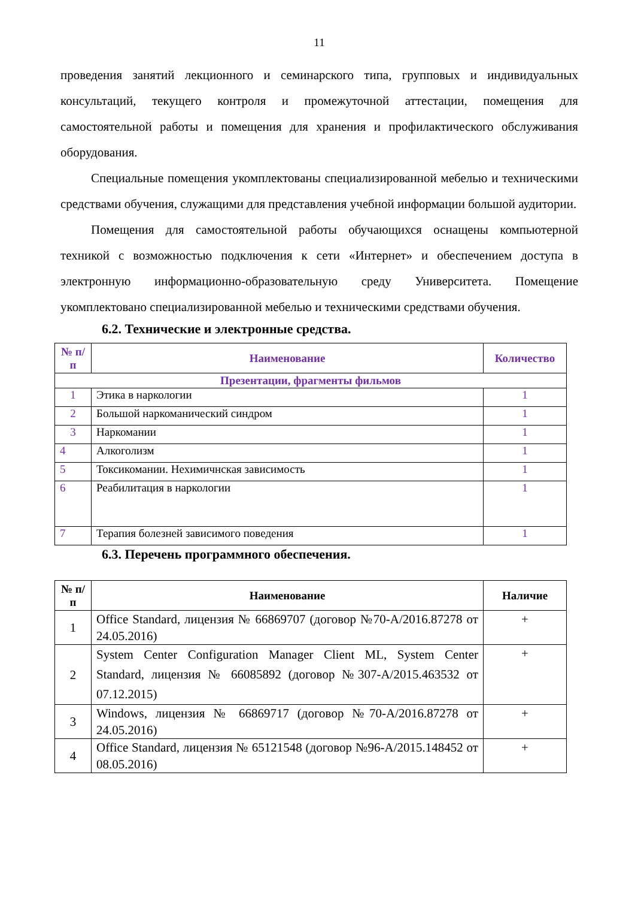11
проведения занятий лекционного и семинарского типа, групповых и индивидуальных консультаций, текущего контроля и промежуточной аттестации, помещения для самостоятельной работы и помещения для хранения и профилактического обслуживания оборудования.
Специальные помещения укомплектованы специализированной мебелью и техническими средствами обучения, служащими для представления учебной информации большой аудитории.
Помещения для самостоятельной работы обучающихся оснащены компьютерной техникой с возможностью подключения к сети «Интернет» и обеспечением доступа в электронную информационно-образовательную среду Университета. Помещение укомплектовано специализированной мебелью и техническими средствами обучения.
6.2. Технические и электронные средства.
| № п/п | Наименование | Количество |
| --- | --- | --- |
| Презентации, фрагменты фильмов | | |
| 1 | Этика в наркологии | 1 |
| 2 | Большой наркоманический синдром | 1 |
| 3 | Наркомании | 1 |
| 4 | Алкоголизм | 1 |
| 5 | Токсикомании. Нехимичнская зависимость | 1 |
| 6 | Реабилитация в наркологии | 1 |
| 7 | Терапия болезней зависимого поведения | 1 |
6.3. Перечень программного обеспечения.
| № п/п | Наименование | Наличие |
| --- | --- | --- |
| 1 | Office Standard, лицензия № 66869707 (договор №70-А/2016.87278 от 24.05.2016) | + |
| 2 | System Center Configuration Manager Client ML, System Center Standard, лицензия № 66085892 (договор №307-А/2015.463532 от 07.12.2015) | + |
| 3 | Windows, лицензия № 66869717 (договор №70-А/2016.87278 от 24.05.2016) | + |
| 4 | Office Standard, лицензия № 65121548 (договор №96-А/2015.148452 от 08.05.2016) | + |